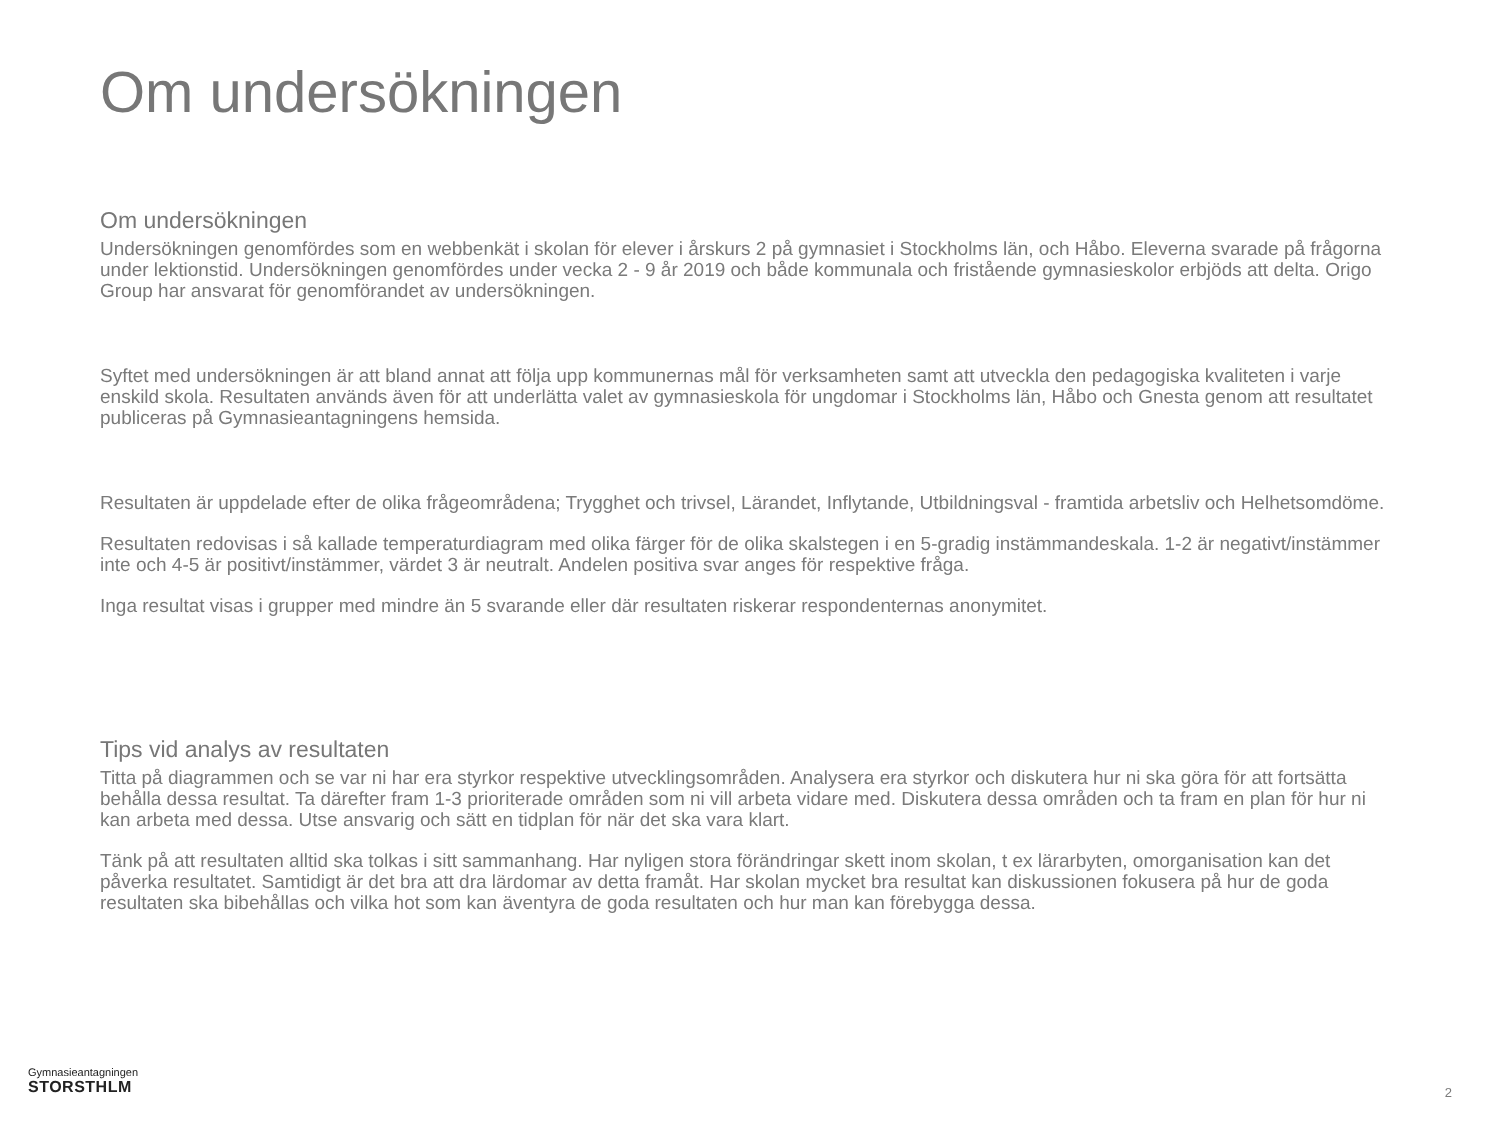Om undersökningen
Om undersökningen
Undersökningen genomfördes som en webbenkät i skolan för elever i årskurs 2 på gymnasiet i Stockholms län, och Håbo. Eleverna svarade på frågorna under lektionstid. Undersökningen genomfördes under vecka 2 - 9 år 2019 och både kommunala och fristående gymnasieskolor erbjöds att delta. Origo Group har ansvarat för genomförandet av undersökningen.
Syftet med undersökningen är att bland annat att följa upp kommunernas mål för verksamheten samt att utveckla den pedagogiska kvaliteten i varje enskild skola. Resultaten används även för att underlätta valet av gymnasieskola för ungdomar i Stockholms län, Håbo och Gnesta genom att resultatet publiceras på Gymnasieantagningens hemsida.
Resultaten är uppdelade efter de olika frågeområdena; Trygghet och trivsel, Lärandet, Inflytande, Utbildningsval - framtida arbetsliv och Helhetsomdöme.
Resultaten redovisas i så kallade temperaturdiagram med olika färger för de olika skalstegen i en 5-gradig instämmandeskala. 1-2 är negativt/instämmer inte och 4-5 är positivt/instämmer, värdet 3 är neutralt. Andelen positiva svar anges för respektive fråga.
Inga resultat visas i grupper med mindre än 5 svarande eller där resultaten riskerar respondenternas anonymitet.
Tips vid analys av resultaten
Titta på diagrammen och se var ni har era styrkor respektive utvecklingsområden. Analysera era styrkor och diskutera hur ni ska göra för att fortsätta behålla dessa resultat. Ta därefter fram 1-3 prioriterade områden som ni vill arbeta vidare med. Diskutera dessa områden och ta fram en plan för hur ni kan arbeta med dessa. Utse ansvarig och sätt en tidplan för när det ska vara klart.
Tänk på att resultaten alltid ska tolkas i sitt sammanhang. Har nyligen stora förändringar skett inom skolan, t ex lärarbyten, omorganisation kan det påverka resultatet. Samtidigt är det bra att dra lärdomar av detta framåt. Har skolan mycket bra resultat kan diskussionen fokusera på hur de goda resultaten ska bibehållas och vilka hot som kan äventyra de goda resultaten och hur man kan förebygga dessa.
Gymnasieantagningen
STORSTHLM
2